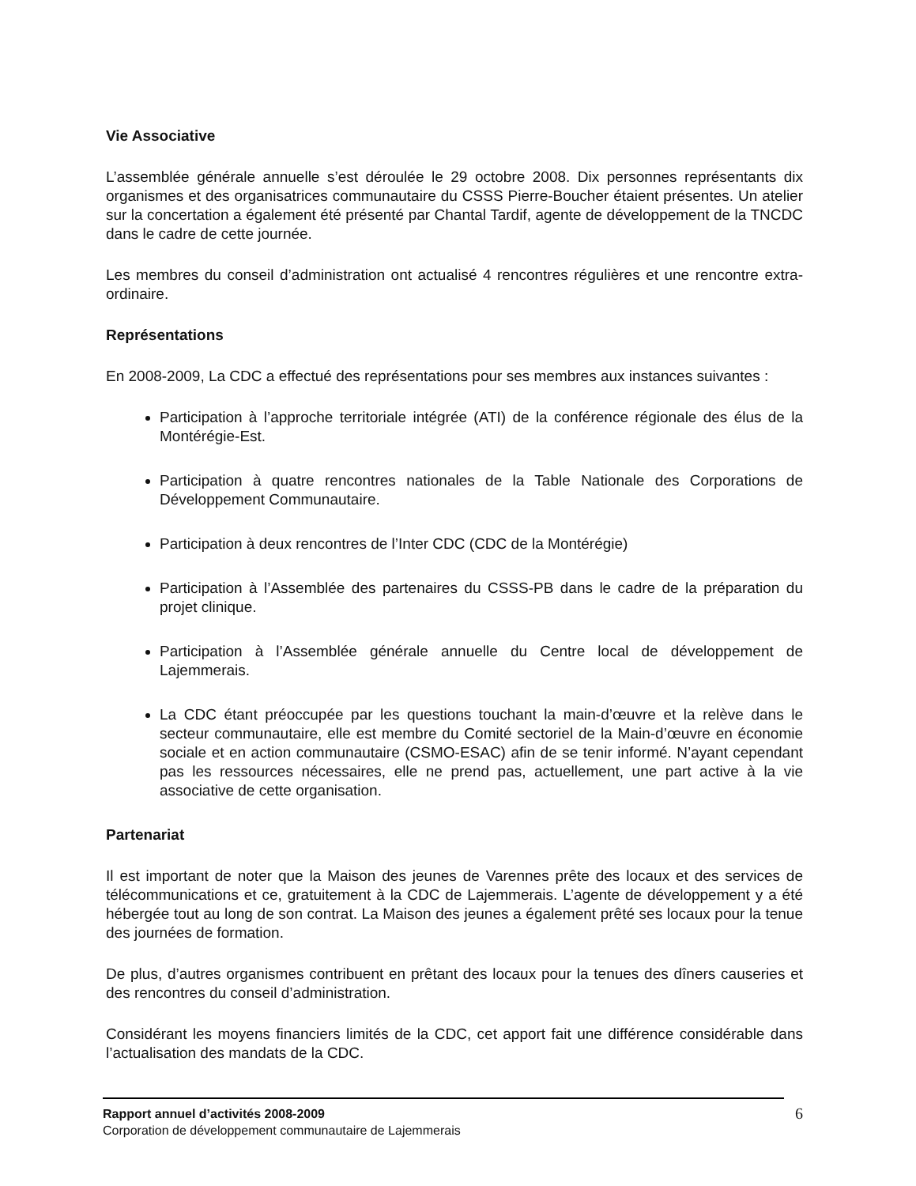Vie Associative
L’assemblée générale annuelle s’est déroulée le 29 octobre 2008. Dix personnes représentants dix organismes et des organisatrices communautaire du CSSS Pierre-Boucher étaient présentes. Un atelier sur la concertation a également été présenté par Chantal Tardif, agente de développement de la TNCDC dans le cadre de cette journée.
Les membres du conseil d’administration ont actualisé 4 rencontres régulières et une rencontre extra-ordinaire.
Représentations
En 2008-2009, La CDC a effectué des représentations pour ses membres aux instances suivantes :
Participation à l’approche territoriale intégrée (ATI) de la conférence régionale des élus de la Montérégie-Est.
Participation à quatre rencontres nationales de la Table Nationale des Corporations de Développement Communautaire.
Participation à deux rencontres de l’Inter CDC (CDC de la Montérégie)
Participation à l’Assemblée des partenaires du CSSS-PB dans le cadre de la préparation du projet clinique.
Participation à l’Assemblée générale annuelle du Centre local de développement de Lajemmerais.
La CDC étant préoccupée par les questions touchant la main-d’œuvre et la relève dans le secteur communautaire, elle est membre du Comité sectoriel de la Main-d’œuvre en économie sociale et en action communautaire (CSMO-ESAC) afin de se tenir informé. N’ayant cependant pas les ressources nécessaires, elle ne prend pas, actuellement, une part active à la vie associative de cette organisation.
Partenariat
Il est important de noter que la Maison des jeunes de Varennes prête des locaux et des services de télécommunications et ce, gratuitement à la CDC de Lajemmerais. L’agente de développement y a été hébergée tout au long de son contrat. La Maison des jeunes a également prêté ses locaux pour la tenue des journées de formation.
De plus, d’autres organismes contribuent en prêtant des locaux pour la tenues des dîners causeries et des rencontres du conseil d’administration.
Considérant les moyens financiers limités de la CDC, cet apport fait une différence considérable dans l’actualisation des mandats de la CDC.
Rapport annuel d’activités 2008-2009
Corporation de développement communautaire de Lajemmerais
6